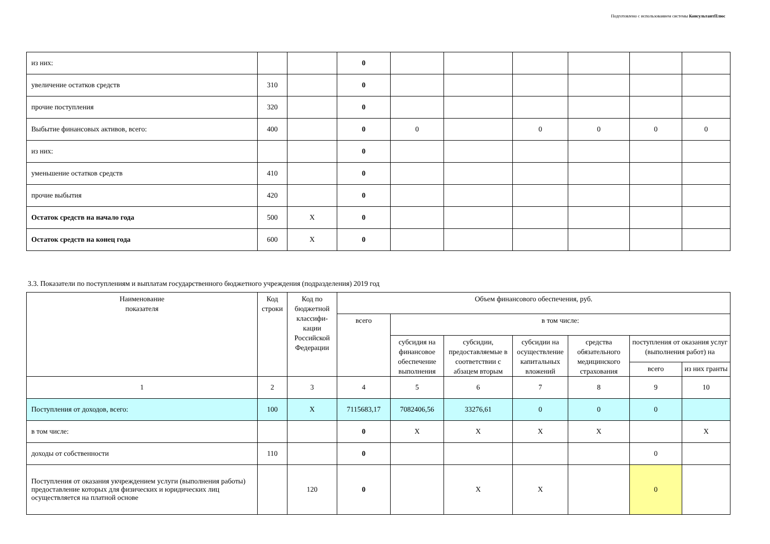Подготовлено с использованием системы КонсультантПлюс
| из них: | | | 0 | | | | | | |
| увеличение остатков средств | 310 | | 0 | | | | | | |
| прочие поступления | 320 | | 0 | | | | | | |
| Выбытие финансовых активов, всего: | 400 | | 0 | 0 | | 0 | 0 | 0 | 0 |
| из них: | | | 0 | | | | | | |
| уменьшение остатков средств | 410 | | 0 | | | | | | |
| прочие выбытия | 420 | | 0 | | | | | | |
| Остаток средств на начало года | 500 | X | 0 | | | | | | |
| Остаток средств на конец года | 600 | X | 0 | | | | | | |
3.3. Показатели по поступлениям и выплатам государственного бюджетного учреждения (подразделения) 2019 год
| Наименование показателя | Код строки | Код по бюджетной классифи-кации Российской Федерации | Объем финансового обеспечения, руб. | | | | | | |
| --- | --- | --- | --- | --- | --- | --- | --- | --- | --- |
| | | | всего | в том числе: | | | | | |
| | | | | субсидия на финансовое обеспечение выполнения | субсидии, предоставляемые в соответствии с абзацем вторым | субсидии на осуществление капитальных вложений | средства обязательного медицинского страхования | поступления от оказания услуг (выполнения работ) на | |
| | | | | | | | | всего | из них гранты |
| 1 | 2 | 3 | 4 | 5 | 6 | 7 | 8 | 9 | 10 |
| Поступления от доходов, всего: | 100 | X | 7115683,17 | 7082406,56 | 33276,61 | 0 | 0 | 0 | |
| в том числе: | | | 0 | X | X | X | X | | X |
| доходы от собственности | 110 | | 0 | | | | | 0 | |
| Поступления от оказания укчреждением услуги (выполнения работы) предоставление которых для физических и юридических лиц осуществляется на платной основе | | 120 | 0 | | X | X | | 0 | |